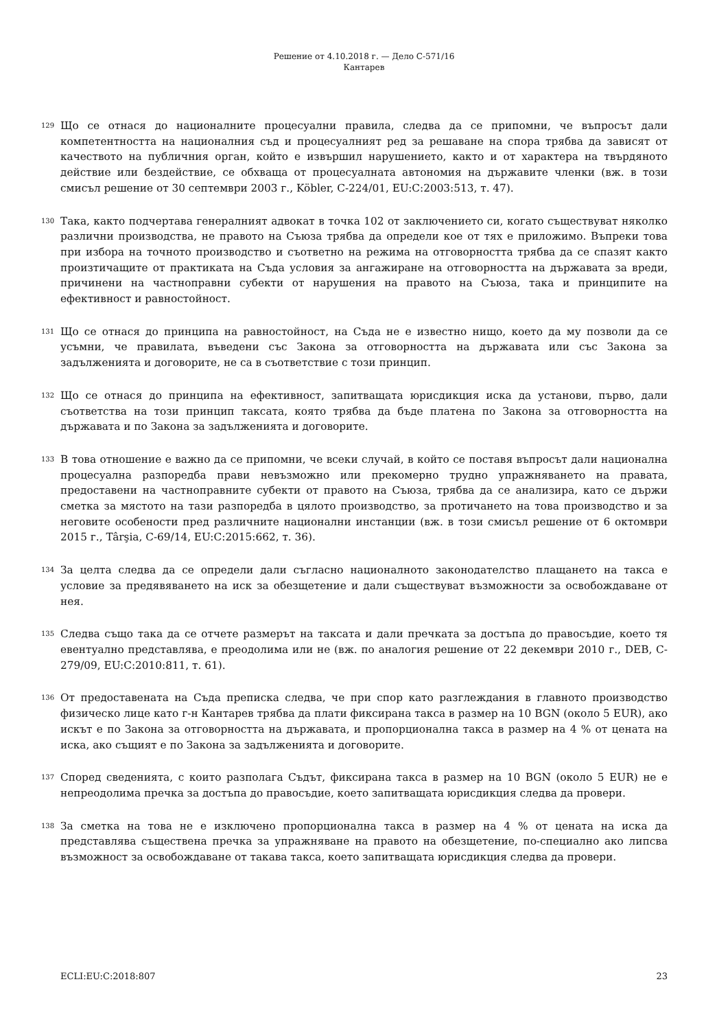Решение от 4.10.2018 г. — Дело C-571/16
Кантарев
129
Що се отнася до националните процесуални правила, следва да се припомни, че въпросът дали компетентността на националния съд и процесуалният ред за решаване на спора трябва да зависят от качеството на публичния орган, който е извършил нарушението, както и от характера на твърдяното действие или бездействие, се обхваща от процесуалната автономия на държавите членки (вж. в този смисъл решение от 30 септември 2003 г., Köbler, C-224/01, EU:C:2003:513, т. 47).
130
Така, както подчертава генералният адвокат в точка 102 от заключението си, когато съществуват няколко различни производства, не правото на Съюза трябва да определи кое от тях е приложимо. Въпреки това при избора на точното производство и съответно на режима на отговорността трябва да се спазят както произтичащите от практиката на Съда условия за ангажиране на отговорността на държавата за вреди, причинени на частноправни субекти от нарушения на правото на Съюза, така и принципите на ефективност и равностойност.
131
Що се отнася до принципа на равностойност, на Съда не е известно нищо, което да му позволи да се усъмни, че правилата, въведени със Закона за отговорността на държавата или със Закона за задълженията и договорите, не са в съответствие с този принцип.
132
Що се отнася до принципа на ефективност, запитващата юрисдикция иска да установи, първо, дали съответства на този принцип таксата, която трябва да бъде платена по Закона за отговорността на държавата и по Закона за задълженията и договорите.
133
В това отношение е важно да се припомни, че всеки случай, в който се поставя въпросът дали национална процесуална разпоредба прави невъзможно или прекомерно трудно упражняването на правата, предоставени на частноправните субекти от правото на Съюза, трябва да се анализира, като се държи сметка за мястото на тази разпоредба в цялото производство, за протичането на това производство и за неговите особености пред различните национални инстанции (вж. в този смисъл решение от 6 октомври 2015 г., Târşia, C-69/14, EU:C:2015:662, т. 36).
134
За целта следва да се определи дали съгласно националното законодателство плащането на такса е условие за предявяването на иск за обезщетение и дали съществуват възможности за освобождаване от нея.
135
Следва също така да се отчете размерът на таксата и дали пречката за достъпа до правосъдие, което тя евентуално представлява, е преодолима или не (вж. по аналогия решение от 22 декември 2010 г., DEB, C-279/09, EU:C:2010:811, т. 61).
136
От предоставената на Съда преписка следва, че при спор като разглеждания в главното производство физическо лице като г-н Кантарев трябва да плати фиксирана такса в размер на 10 BGN (около 5 EUR), ако искът е по Закона за отговорността на държавата, и пропорционална такса в размер на 4 % от цената на иска, ако същият е по Закона за задълженията и договорите.
137
Според сведенията, с които разполага Съдът, фиксирана такса в размер на 10 BGN (около 5 EUR) не е непреодолима пречка за достъпа до правосъдие, което запитващата юрисдикция следва да провери.
138
За сметка на това не е изключено пропорционална такса в размер на 4 % от цената на иска да представлява съществена пречка за упражняване на правото на обезщетение, по-специално ако липсва възможност за освобождаване от такава такса, което запитващата юрисдикция следва да провери.
ECLI:EU:C:2018:807 23